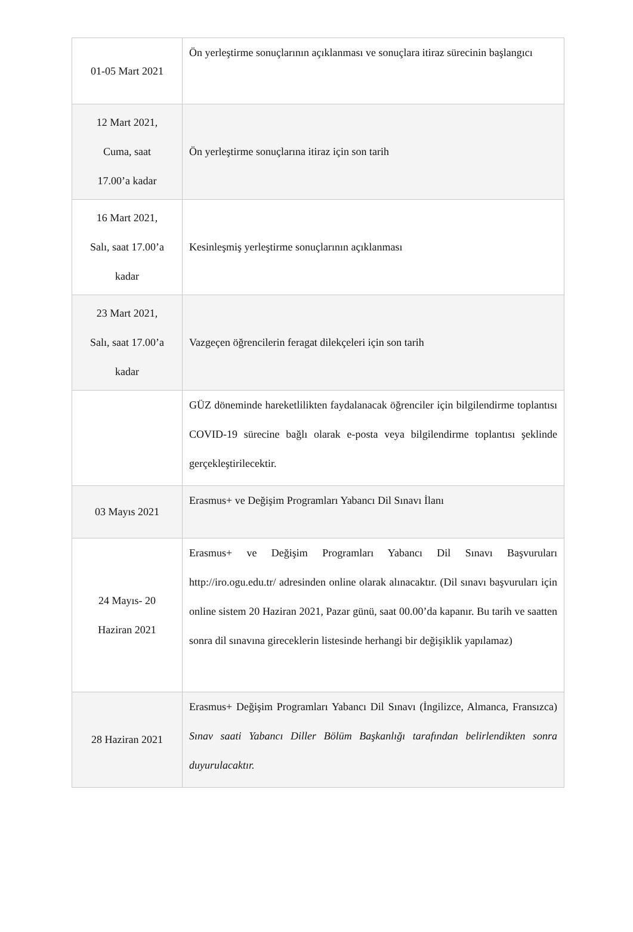| 01-05 Mart 2021 | Ön yerleştirme sonuçlarının açıklanması ve sonuçlara itiraz sürecinin başlangıcı |
| 12 Mart 2021, Cuma, saat 17.00’a kadar | Ön yerleştirme sonuçlarına itiraz için son tarih |
| 16 Mart 2021, Salı, saat 17.00’a kadar | Kesinleşmiş yerleştirme sonuçlarının açıklanması |
| 23 Mart 2021, Salı, saat 17.00’a kadar | Vazgeçen öğrencilerin feragat dilekçeleri için son tarih |
| | GÜZ döneminde hareketlilikten faydalanacak öğrenciler için bilgilendirme toplantısı COVID-19 sürecine bağlı olarak e-posta veya bilgilendirme toplantısı şeklinde gerçekleştirilecektir. |
| 03 Mayıs 2021 | Erasmus+ ve Değişim Programları Yabancı Dil Sınavı İlanı |
| 24 Mayıs- 20 Haziran 2021 | Erasmus+ ve Değişim Programları Yabancı Dil Sınavı Başvuruları http://iro.ogu.edu.tr/ adresinden online olarak alınacaktır. (Dil sınavı başvuruları için online sistem 20 Haziran 2021, Pazar günü, saat 00.00’da kapanır. Bu tarih ve saatten sonra dil sınavına gireceklerin listesinde herhangi bir değişiklik yapılamaz) |
| 28 Haziran 2021 | Erasmus+ Değişim Programları Yabancı Dil Sınavı (İngilizce, Almanca, Fransızca) Sınav saati Yabancı Diller Bölüm Başkanlığı tarafından belirlendikten sonra duyurulacaktır. |